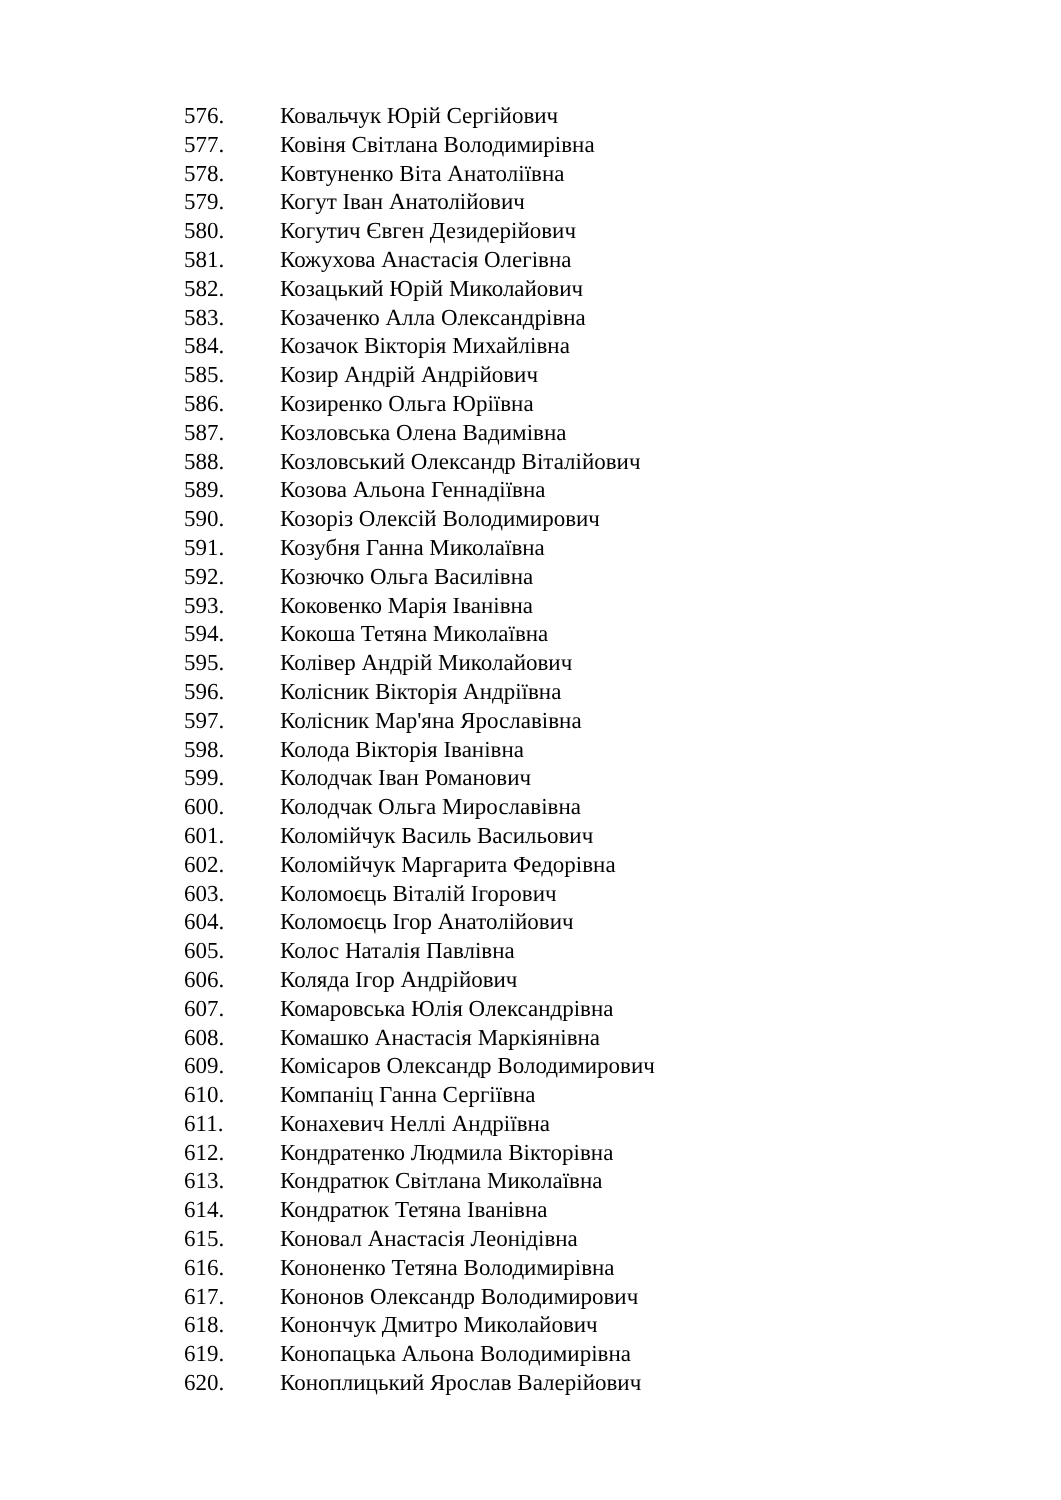576. Ковальчук Юрій Сергійович
577. Ковіня Світлана Володимирівна
578. Ковтуненко Віта Анатоліївна
579. Когут Іван Анатолійович
580. Когутич Євген Дезидерійович
581. Кожухова Анастасія Олегівна
582. Козацький Юрій Миколайович
583. Козаченко Алла Олександрівна
584. Козачок Вікторія Михайлівна
585. Козир Андрій Андрійович
586. Козиренко Ольга Юріївна
587. Козловська Олена Вадимівна
588. Козловський Олександр Віталійович
589. Козова Альона Геннадіївна
590. Козоріз Олексій Володимирович
591. Козубня Ганна Миколаївна
592. Козючко Ольга Василівна
593. Коковенко Марія Іванівна
594. Кокоша Тетяна Миколаївна
595. Колівер Андрій Миколайович
596. Колісник Вікторія Андріївна
597. Колісник Мар'яна Ярославівна
598. Колода Вікторія Іванівна
599. Колодчак Іван Романович
600. Колодчак Ольга Мирославівна
601. Коломійчук Василь Васильович
602. Коломійчук Маргарита Федорівна
603. Коломоєць Віталій Ігорович
604. Коломоєць Ігор Анатолійович
605. Колос Наталія Павлівна
606. Коляда Ігор Андрійович
607. Комаровська Юлія Олександрівна
608. Комашко Анастасія Маркіянівна
609. Комісаров Олександр Володимирович
610. Компаніц Ганна Сергіївна
611. Конахевич Неллі Андріївна
612. Кондратенко Людмила Вікторівна
613. Кондратюк Світлана Миколаївна
614. Кондратюк Тетяна Іванівна
615. Коновал Анастасія Леонідівна
616. Кононенко Тетяна Володимирівна
617. Кононов Олександр Володимирович
618. Конончук Дмитро Миколайович
619. Конопацька Альона Володимирівна
620. Коноплицький Ярослав Валерійович